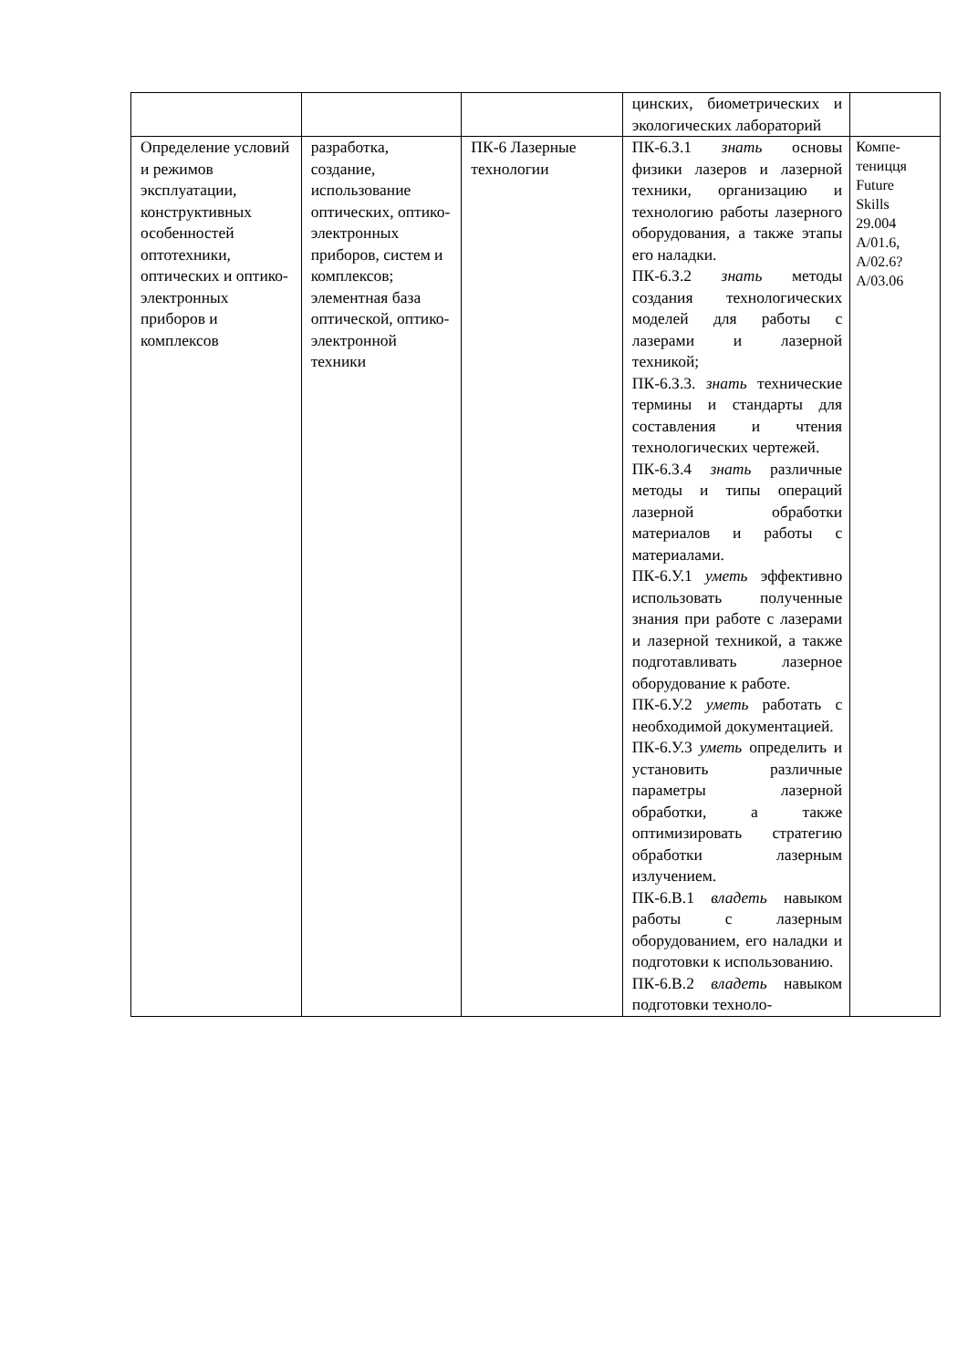| | | | цинских, биометрических и экологических лабораторий | |
| Определение условий и режимов эксплуатации, конструктивных особенностей оптотехники, оптических и оптико-электронных приборов и комплексов | разработка, создание, использование оптических, оптико-электронных приборов, систем и комплексов; элементная база оптической, оптико-электронной техники | ПК-6 Лазерные технологии | ПК-6.З.1 знать основы физики лазеров и лазерной техники, организацию и технологию работы лазерного оборудования, а также этапы его наладки. ПК-6.З.2 знать методы создания технологических моделей для работы с лазерами и лазерной техникой; ПК-6.З.3. знать технические термины и стандарты для составления и чтения технологических чертежей. ПК-6.З.4 знать различные методы и типы операций лазерной обработки материалов и работы с материалами. ПК-6.У.1 уметь эффективно использовать полученные знания при работе с лазерами и лазерной техникой, а также подготавливать лазерное оборудование к работе. ПК-6.У.2 уметь работать с необходимой документацией. ПК-6.У.3 уметь определить и установить различные параметры лазерной обработки, а также оптимизировать стратегию обработки лазерным излучением. ПК-6.В.1 владеть навыком работы с лазерным оборудованием, его наладки и подготовки к использованию. ПК-6.В.2 владеть навыком подготовки техноло- | Компе- теницця Future Skills 29.004 A/01.6, A/02.6? A/03.06 |